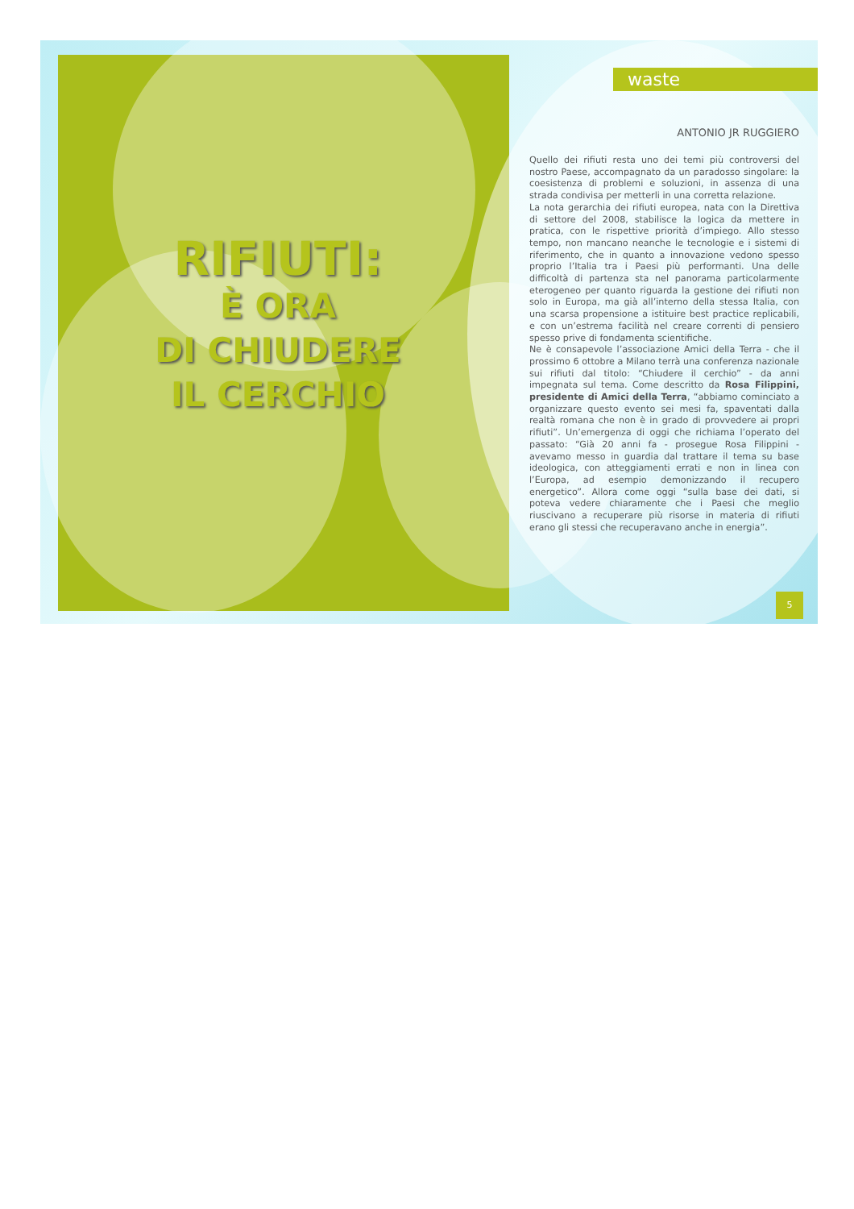RIFIUTI:
È ORA
DI CHIUDERE
IL CERCHIO
waste
ANTONIO JR RUGGIERO
Quello dei rifiuti resta uno dei temi più controversi del nostro Paese, accompagnato da un paradosso singolare: la coesistenza di problemi e soluzioni, in assenza di una strada condivisa per metterli in una corretta relazione.
La nota gerarchia dei rifiuti europea, nata con la Direttiva di settore del 2008, stabilisce la logica da mettere in pratica, con le rispettive priorità d’impiego. Allo stesso tempo, non mancano neanche le tecnologie e i sistemi di riferimento, che in quanto a innovazione vedono spesso proprio l’Italia tra i Paesi più performanti. Una delle difficoltà di partenza sta nel panorama particolarmente eterogeneo per quanto riguarda la gestione dei rifiuti non solo in Europa, ma già all’interno della stessa Italia, con una scarsa propensione a istituire best practice replicabili, e con un’estrema facilità nel creare correnti di pensiero spesso prive di fondamenta scientifiche.
Ne è consapevole l’associazione Amici della Terra - che il prossimo 6 ottobre a Milano terrà una conferenza nazionale sui rifiuti dal titolo: “Chiudere il cerchio” - da anni impegnata sul tema. Come descritto da Rosa Filippini, presidente di Amici della Terra, “abbiamo cominciato a organizzare questo evento sei mesi fa, spaventati dalla realtà romana che non è in grado di provvedere ai propri rifiuti”. Un’emergenza di oggi che richiama l’operato del passato: “Già 20 anni fa - prosegue Rosa Filippini - avevamo messo in guardia dal trattare il tema su base ideologica, con atteggiamenti errati e non in linea con l’Europa, ad esempio demonizzando il recupero energetico”. Allora come oggi “sulla base dei dati, si poteva vedere chiaramente che i Paesi che meglio riuscivano a recuperare più risorse in materia di rifiuti erano gli stessi che recuperavano anche in energia”.
5